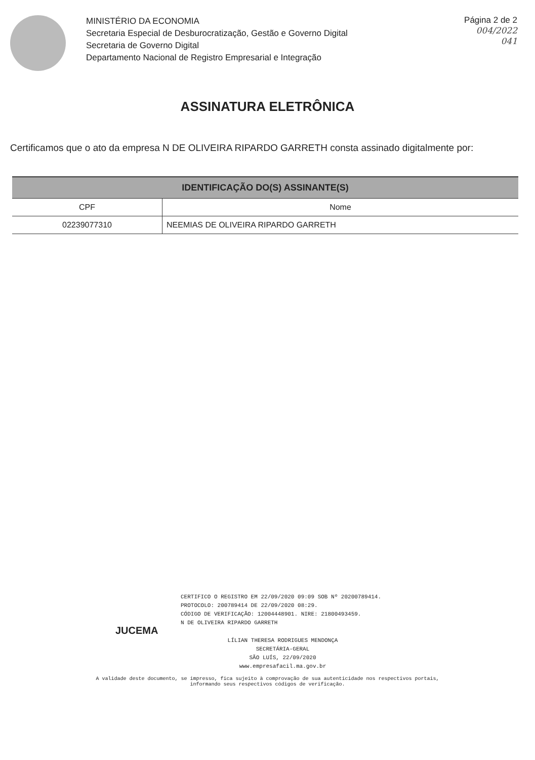MINISTÉRIO DA ECONOMIA
Secretaria Especial de Desburocratização, Gestão e Governo Digital
Secretaria de Governo Digital
Departamento Nacional de Registro Empresarial e Integração
Página 2 de 2
004/2022
041
ASSINATURA ELETRÔNICA
Certificamos que o ato da empresa N DE OLIVEIRA RIPARDO GARRETH consta assinado digitalmente por:
| IDENTIFICAÇÃO DO(S) ASSINANTE(S) | |
| --- | --- |
| CPF | Nome |
| 02239077310 | NEEMIAS DE OLIVEIRA RIPARDO GARRETH |
CERTIFICO O REGISTRO EM 22/09/2020 09:09 SOB Nº 20200789414.
PROTOCOLO: 200789414 DE 22/09/2020 08:29.
CÓDIGO DE VERIFICAÇÃO: 12004448901. NIRE: 21800493459.
N DE OLIVEIRA RIPARDO GARRETH
JUCEMA
LÍLIAN THERESA RODRIGUES MENDONÇA
SECRETÁRIA-GERAL
SÃO LUÍS, 22/09/2020
www.empresafacil.ma.gov.br
A validade deste documento, se impresso, fica sujeito à comprovação de sua autenticidade nos respectivos portais,
informando seus respectivos códigos de verificação.